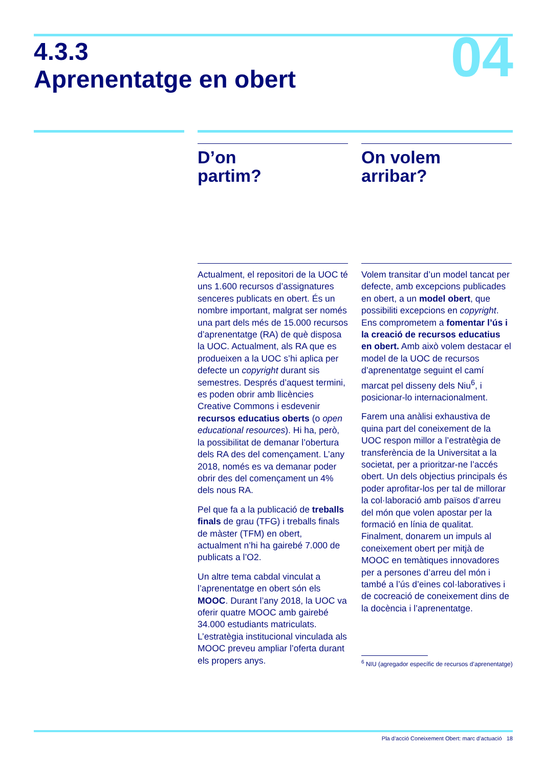4.3.3
Aprenentatge en obert
04
D’on
partim?
Actualment, el repositori de la UOC té uns 1.600 recursos d’assignatures senceres publicats en obert. És un nombre important, malgrat ser només una part dels més de 15.000 recursos d’aprenentatge (RA) de què disposa la UOC. Actualment, als RA que es produeixen a la UOC s’hi aplica per defecte un copyright durant sis semestres. Després d’aquest termini, es poden obrir amb llicències Creative Commons i esdevenir recursos educatius oberts (o open educational resources). Hi ha, però, la possibilitat de demanar l’obertura dels RA des del començament. L’any 2018, només es va demanar poder obrir des del començament un 4% dels nous RA.
Pel que fa a la publicació de treballs finals de grau (TFG) i treballs finals de màster (TFM) en obert, actualment n’hi ha gairebé 7.000 de publicats a l’O2.
Un altre tema cabdal vinculat a l’aprenentatge en obert són els MOOC. Durant l’any 2018, la UOC va oferir quatre MOOC amb gairebé 34.000 estudiants matriculats. L’estratègia institucional vinculada als MOOC preveu ampliar l’oferta durant els propers anys.
On volem
arribar?
Volem transitar d’un model tancat per defecte, amb excepcions publicades en obert, a un model obert, que possibiliti excepcions en copyright. Ens comprometem a fomentar l’ús i la creació de recursos educatius en obert. Amb això volem destacar el model de la UOC de recursos d’aprenentatge seguint el camí marcat pel disseny dels Niu<sup>6</sup>, i posicionar-lo internacionalment.
Farem una anàlisi exhaustiva de quina part del coneixement de la UOC respon millor a l’estratègia de transferència de la Universitat a la societat, per a prioritzar-ne l’accés obert. Un dels objectius principals és poder aprofitar-los per tal de millorar la col·laboració amb països d’arreu del món que volen apostar per la formació en línia de qualitat. Finalment, donarem un impuls al coneixement obert per mitjà de MOOC en temàtiques innovadores per a persones d’arreu del món i també a l’ús d’eines col·laboratives i de cocreació de coneixement dins de la docència i l’aprenentatge.
<sup>6</sup> NIU (agregador específic de recursos d’aprenentatge)
Pla d’acció Coneixement Obert: marc d’actuació 18